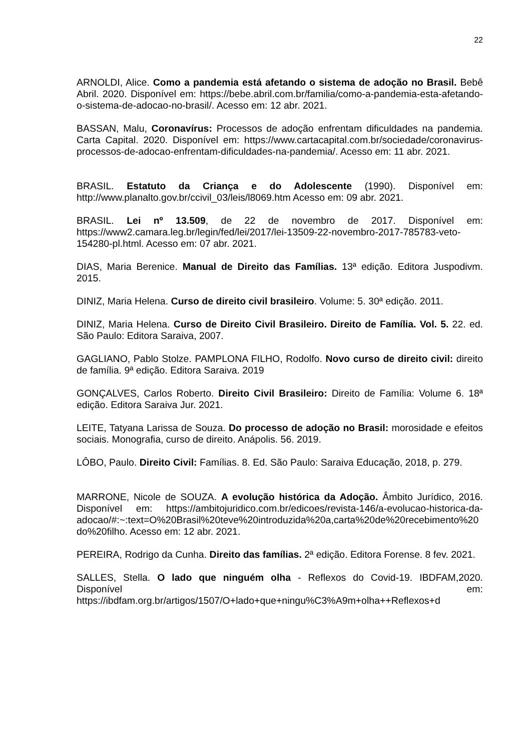22
ARNOLDI, Alice. Como a pandemia está afetando o sistema de adoção no Brasil. Bebê Abril. 2020. Disponível em: https://bebe.abril.com.br/familia/como-a-pandemia-esta-afetando-o-sistema-de-adocao-no-brasil/. Acesso em: 12 abr. 2021.
BASSAN, Malu, Coronavírus: Processos de adoção enfrentam dificuldades na pandemia. Carta Capital. 2020. Disponível em: https://www.cartacapital.com.br/sociedade/coronavirus-processos-de-adocao-enfrentam-dificuldades-na-pandemia/. Acesso em: 11 abr. 2021.
BRASIL. Estatuto da Criança e do Adolescente (1990). Disponível em: http://www.planalto.gov.br/ccivil_03/leis/l8069.htm Acesso em: 09 abr. 2021.
BRASIL. Lei nº 13.509, de 22 de novembro de 2017. Disponível em: https://www2.camara.leg.br/legin/fed/lei/2017/lei-13509-22-novembro-2017-785783-veto-154280-pl.html. Acesso em: 07 abr. 2021.
DIAS, Maria Berenice. Manual de Direito das Famílias. 13ª edição. Editora Juspodivm. 2015.
DINIZ, Maria Helena. Curso de direito civil brasileiro. Volume: 5. 30ª edição. 2011.
DINIZ, Maria Helena. Curso de Direito Civil Brasileiro. Direito de Família. Vol. 5. 22. ed. São Paulo: Editora Saraiva, 2007.
GAGLIANO, Pablo Stolze. PAMPLONA FILHO, Rodolfo. Novo curso de direito civil: direito de família. 9ª edição. Editora Saraiva. 2019
GONÇALVES, Carlos Roberto. Direito Civil Brasileiro: Direito de Família: Volume 6. 18ª edição. Editora Saraiva Jur. 2021.
LEITE, Tatyana Larissa de Souza. Do processo de adoção no Brasil: morosidade e efeitos sociais. Monografia, curso de direito. Anápolis. 56. 2019.
LÔBO, Paulo. Direito Civil: Famílias. 8. Ed. São Paulo: Saraiva Educação, 2018, p. 279.
MARRONE, Nicole de SOUZA. A evolução histórica da Adoção. Âmbito Jurídico, 2016. Disponível em: https://ambitojuridico.com.br/edicoes/revista-146/a-evolucao-historica-da-adocao/#:~:text=O%20Brasil%20teve%20introduzida%20a,carta%20de%20recebimento%20do%20filho. Acesso em: 12 abr. 2021.
PEREIRA, Rodrigo da Cunha. Direito das famílias. 2ª edição. Editora Forense. 8 fev. 2021.
SALLES, Stella. O lado que ninguém olha - Reflexos do Covid-19. IBDFAM,2020. Disponível em: https://ibdfam.org.br/artigos/1507/O+lado+que+ningu%C3%A9m+olha++Reflexos+d